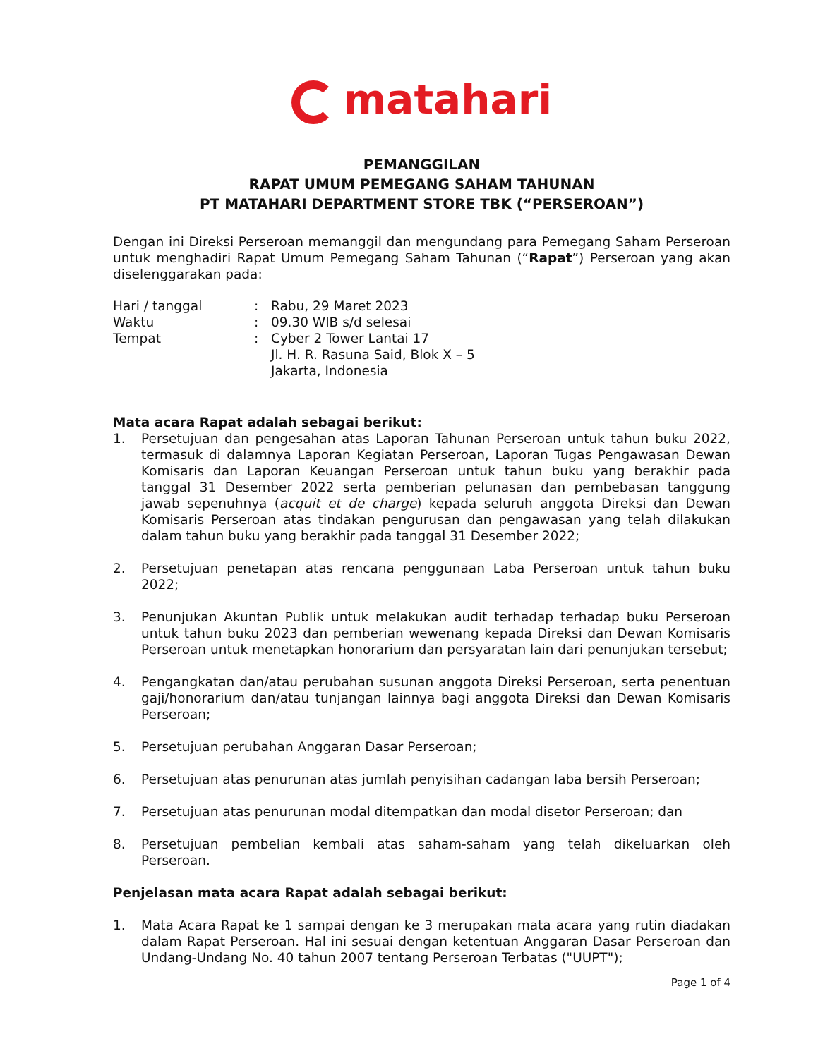matahari
PEMANGGILAN
RAPAT UMUM PEMEGANG SAHAM TAHUNAN
PT MATAHARI DEPARTMENT STORE TBK (“PERSEROAN”)
Dengan ini Direksi Perseroan memanggil dan mengundang para Pemegang Saham Perseroan untuk menghadiri Rapat Umum Pemegang Saham Tahunan (“Rapat”) Perseroan yang akan diselenggarakan pada:
Hari / tanggal
:
Rabu, 29 Maret 2023
Waktu
:
09.30 WIB s/d selesai
Tempat
:
Cyber 2 Tower Lantai 17
Jl. H. R. Rasuna Said, Blok X – 5
Jakarta, Indonesia
Mata acara Rapat adalah sebagai berikut:
1. Persetujuan dan pengesahan atas Laporan Tahunan Perseroan untuk tahun buku 2022, termasuk di dalamnya Laporan Kegiatan Perseroan, Laporan Tugas Pengawasan Dewan Komisaris dan Laporan Keuangan Perseroan untuk tahun buku yang berakhir pada tanggal 31 Desember 2022 serta pemberian pelunasan dan pembebasan tanggung jawab sepenuhnya (acquit et de charge) kepada seluruh anggota Direksi dan Dewan Komisaris Perseroan atas tindakan pengurusan dan pengawasan yang telah dilakukan dalam tahun buku yang berakhir pada tanggal 31 Desember 2022;
2. Persetujuan penetapan atas rencana penggunaan Laba Perseroan untuk tahun buku 2022;
3. Penunjukan Akuntan Publik untuk melakukan audit terhadap terhadap buku Perseroan untuk tahun buku 2023 dan pemberian wewenang kepada Direksi dan Dewan Komisaris Perseroan untuk menetapkan honorarium dan persyaratan lain dari penunjukan tersebut;
4. Pengangkatan dan/atau perubahan susunan anggota Direksi Perseroan, serta penentuan gaji/honorarium dan/atau tunjangan lainnya bagi anggota Direksi dan Dewan Komisaris Perseroan;
5. Persetujuan perubahan Anggaran Dasar Perseroan;
6. Persetujuan atas penurunan atas jumlah penyisihan cadangan laba bersih Perseroan;
7. Persetujuan atas penurunan modal ditempatkan dan modal disetor Perseroan; dan
8. Persetujuan pembelian kembali atas saham-saham yang telah dikeluarkan oleh Perseroan.
Penjelasan mata acara Rapat adalah sebagai berikut:
1. Mata Acara Rapat ke 1 sampai dengan ke 3 merupakan mata acara yang rutin diadakan dalam Rapat Perseroan. Hal ini sesuai dengan ketentuan Anggaran Dasar Perseroan dan Undang-Undang No. 40 tahun 2007 tentang Perseroan Terbatas ("UUPT");
Page 1 of 4